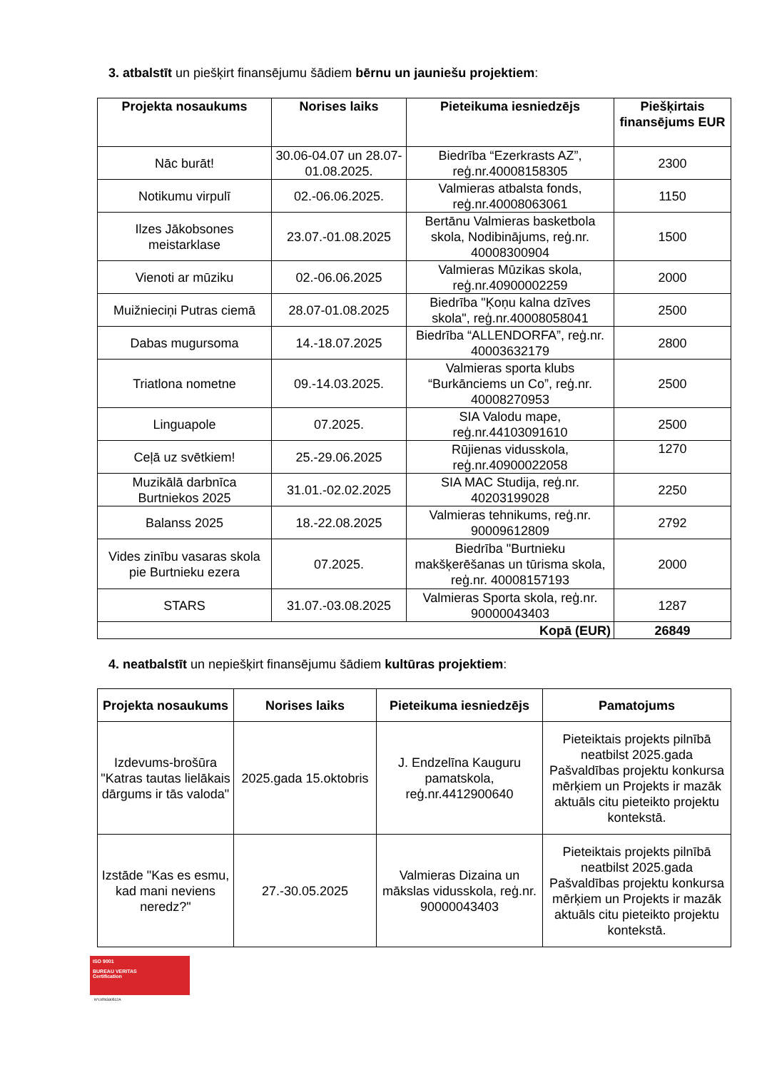3. atbalstīt un piešķirt finansējumu šādiem bērnu un jauniešu projektiem:
| Projekta nosaukums | Norises laiks | Pieteikuma iesniedzējs | Piešķirtais finansējums EUR |
| --- | --- | --- | --- |
| Nāc burāt! | 30.06-04.07 un 28.07-01.08.2025. | Biedrība “Ezerkrasts AZ”, reģ.nr.40008158305 | 2300 |
| Notikumu virpulī | 02.-06.06.2025. | Valmieras atbalsta fonds, reģ.nr.40008063061 | 1150 |
| Ilzes Jākobsones meistarklase | 23.07.-01.08.2025 | Bertānu Valmieras basketbola skola, Nodibinājums, reģ.nr. 40008300904 | 1500 |
| Vienoti ar mūziku | 02.-06.06.2025 | Valmieras Mūzikas skola, reģ.nr.40900002259 | 2000 |
| Muižnieciņi Putras ciemā | 28.07-01.08.2025 | Biedrība "Ķoņu kalna dzīves skola", reģ.nr.40008058041 | 2500 |
| Dabas mugursoma | 14.-18.07.2025 | Biedrība “ALLENDORFA”, reģ.nr. 40003632179 | 2800 |
| Triatlona nometne | 09.-14.03.2025. | Valmieras sporta klubs “Burkānciems un Co”, reģ.nr. 40008270953 | 2500 |
| Linguapole | 07.2025. | SIA Valodu mape, reģ.nr.44103091610 | 2500 |
| Ceļā uz svētkiem! | 25.-29.06.2025 | Rūjienas vidusskola, reģ.nr.40900022058 | 1270 |
| Muzikālā darbnīca Burtniekos 2025 | 31.01.-02.02.2025 | SIA MAC Studija, reģ.nr. 40203199028 | 2250 |
| Balanss 2025 | 18.-22.08.2025 | Valmieras tehnikums, reģ.nr. 90009612809 | 2792 |
| Vides zinību vasaras skola pie Burtnieku ezera | 07.2025. | Biedrība "Burtnieku makšķerēšanas un tūrisma skola, reģ.nr. 40008157193 | 2000 |
| STARS | 31.07.-03.08.2025 | Valmieras Sporta skola, reģ.nr. 90000043403 | 1287 |
| Kopā (EUR) | | | 26849 |
4. neatbalstīt un nepiešķirt finansējumu šādiem kultūras projektiem:
| Projekta nosaukums | Norises laiks | Pieteikuma iesniedzējs | Pamatojums |
| --- | --- | --- | --- |
| Izdevums-brošūra "Katras tautas lielākais dārgums ir tās valoda" | 2025.gada 15.oktobris | J. Endzelīna Kauguru pamatskola, reģ.nr.4412900640 | Pieteiktais projekts pilnībā neatbilst 2025.gada Pašvaldības projektu konkursa mērķiem un Projekts ir mazāk aktuāls citu pieteikto projektu kontekstā. |
| Izstāde "Kas es esmu, kad mani neviens neredz?" | 27.-30.05.2025 | Valmieras Dizaina un mākslas vidusskola, reģ.nr. 90000043403 | Pieteiktais projekts pilnībā neatbilst 2025.gada Pašvaldības projektu konkursa mērķiem un Projekts ir mazāk aktuāls citu pieteikto projektu kontekstā. |
ISO 9001
BUREAU VERITAS
Certification
N°LVRIG80512A